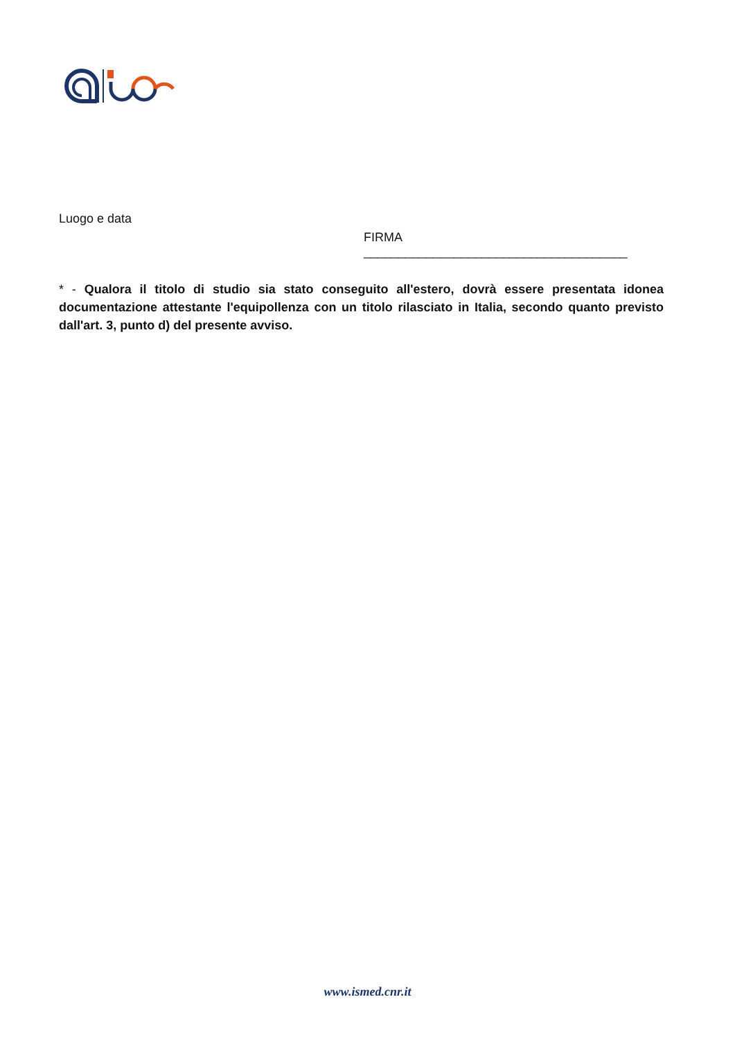Luogo e data
FIRMA ______________________________________
* - Qualora il titolo di studio sia stato conseguito all'estero, dovrà essere presentata idonea documentazione attestante l'equipollenza con un titolo rilasciato in Italia, secondo quanto previsto dall'art. 3, punto d) del presente avviso.
www.ismed.cnr.it